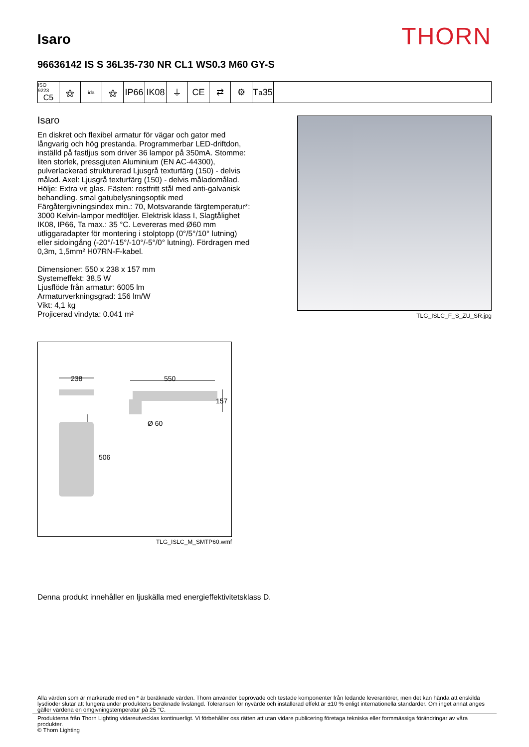Isaro
THORN
96636142 IS S 36L35-730 NR CL1 WS0.3 M60 GY-S
ISO 9223
C5
⚝
ida
⚝ IP66
IK08
⏚ CE ⇄ ⚙ T<sub>a</sub>35
Isaro
En diskret och flexibel armatur för vägar och gator med långvarig och hög prestanda. Programmerbar LED-driftdon, inställd på fastljus som driver 36 lampor på 350mA. Stomme: liten storlek, pressgjuten Aluminium (EN AC-44300), pulverlackerad strukturerad Ljusgrå texturfärg (150) - delvis målad. Axel: Ljusgrå texturfärg (150) - delvis måladomålad. Hölje: Extra vit glas. Fästen: rostfritt stål med anti-galvanisk behandling. smal gatubelysningsoptik med Färgåtergivningsindex min.: 70, Motsvarande färgtemperatur*: 3000 Kelvin-lampor medföljer. Elektrisk klass I, Slagtålighet IK08, IP66, Ta max.: 35 °C. Levereras med Ø60 mm utliggaradapter för montering i stolptopp (0°/5°/10° lutning) eller sidoingång (-20°/-15°/-10°/-5°/0° lutning). Fördragen med 0,3m, 1,5mm² H07RN-F-kabel.
Dimensioner: 550 x 238 x 157 mm
Systemeffekt: 38,5 W
Ljusflöde från armatur: 6005 lm
Armaturverkningsgrad: 156 lm/W
Vikt: 4,1 kg
Projicerad vindyta: 0.041 m²
TLG_ISLC_F_S_ZU_SR.jpg
238
550
157
Ø 60
506
TLG_ISLC_M_SMTP60.wmf
Denna produkt innehåller en ljuskälla med energieffektivitetsklass D.
Alla värden som är markerade med en * är beräknade värden. Thorn använder beprövade och testade komponenter från ledande leverantörer, men det kan hända att enskilda lysdioder slutar att fungera under produktens beräknade livslängd. Toleransen för nyvärde och installerad effekt är ±10 % enligt internationella standarder. Om inget annat anges gäller värdena en omgivningstemperatur på 25 °C.
Produkterna från Thorn Lighting vidareutvecklas kontinuerligt. Vi förbehåller oss rätten att utan vidare publicering företaga tekniska eller formmässiga förändringar av våra produkter.
© Thorn Lighting